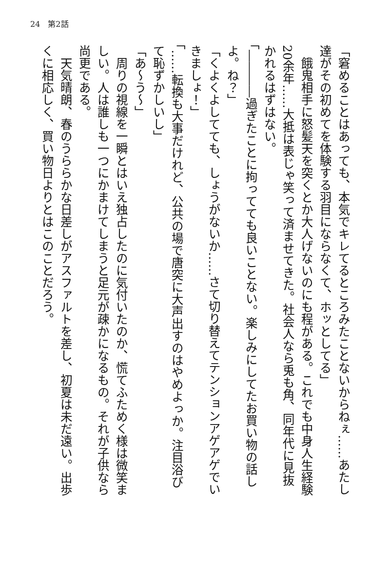24　第2話
「窘めることはあっても、本気でキレてるところみたことないからねぇ……あたし達がその初めてを体験する羽目にならなくて、ホッとしてる」
　餓鬼相手に怒髪天を突くとか大人げないのにも程がある。これでも中身人生経験20余年……大抵は表じゃ笑って済ませてきた。社会人なら兎も角、同年代に見抜かれるはずはない。
「――――過ぎたことに拘ってても良いことない。楽しみにしてたお買い物の話しよ。ね？」
「くよくよしてても、しょうがないか……さて切り替えてテンションアゲアゲでいきましょ！」
「……転換も大事だけれど、公共の場で唐突に大声出すのはやめよっか。注目浴びて恥ずかしいし」
「あ～う～」
　周りの視線を一瞬とはいえ独占したのに気付いたのか、慌てふためく様は微笑ましい。人は誰しも一つにかまけてしまうと足元が疎かになるもの。それが子供なら尚更である。
　天気晴朗、春のうららかな日差しがアスファルトを差し、初夏は未だ遠い。出歩くに相応しく、買い物日よりとはこのことだろう。